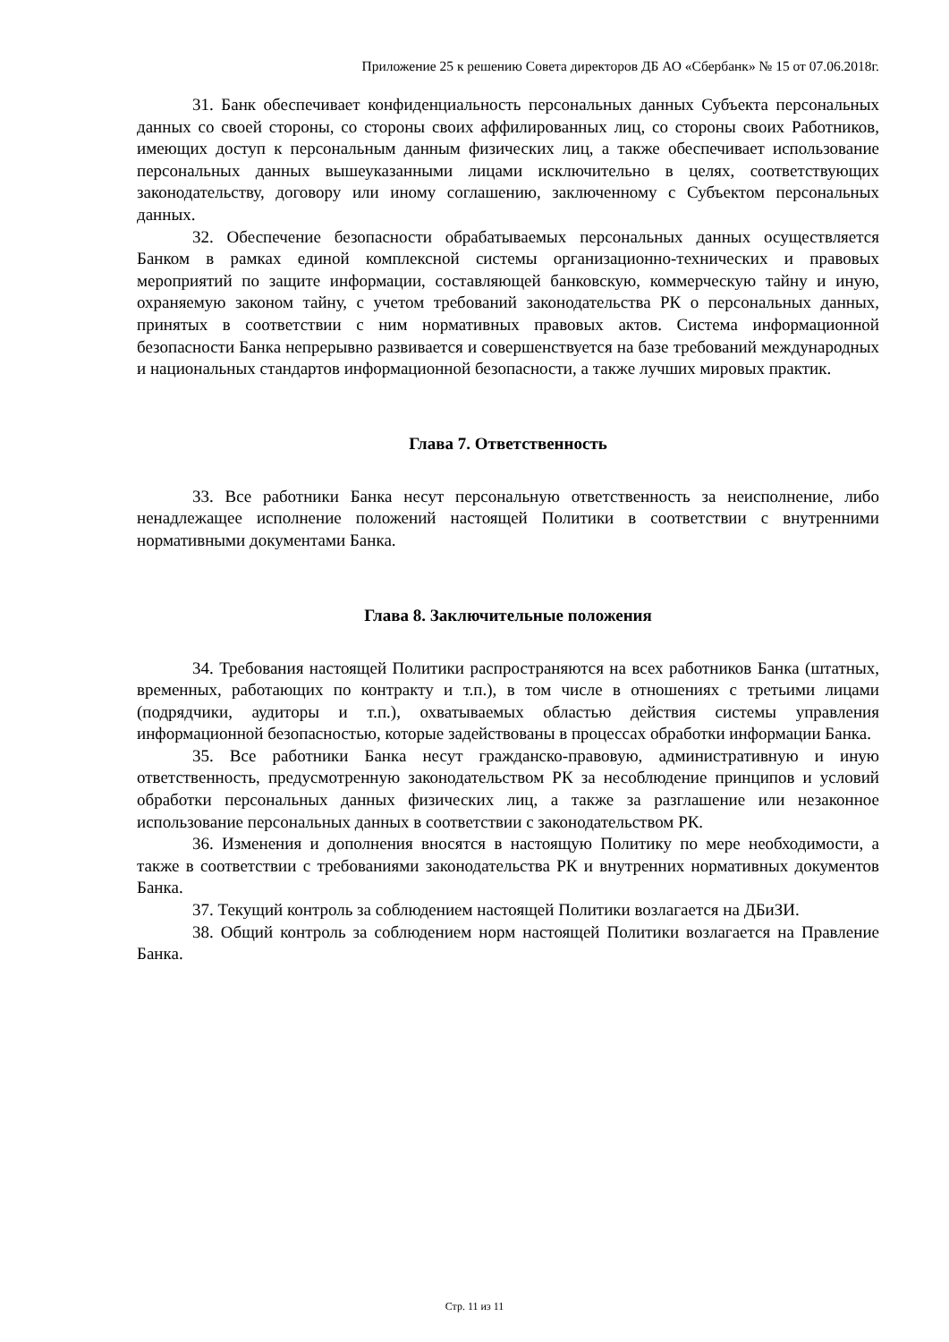Приложение 25 к решению Совета директоров ДБ АО «Сбербанк» № 15 от 07.06.2018г.
31. Банк обеспечивает конфиденциальность персональных данных Субъекта персональных данных со своей стороны, со стороны своих аффилированных лиц, со стороны своих Работников, имеющих доступ к персональным данным физических лиц, а также обеспечивает использование персональных данных вышеуказанными лицами исключительно в целях, соответствующих законодательству, договору или иному соглашению, заключенному с Субъектом персональных данных.
32. Обеспечение безопасности обрабатываемых персональных данных осуществляется Банком в рамках единой комплексной системы организационно-технических и правовых мероприятий по защите информации, составляющей банковскую, коммерческую тайну и иную, охраняемую законом тайну, с учетом требований законодательства РК о персональных данных, принятых в соответствии с ним нормативных правовых актов. Система информационной безопасности Банка непрерывно развивается и совершенствуется на базе требований международных и национальных стандартов информационной безопасности, а также лучших мировых практик.
Глава 7. Ответственность
33. Все работники Банка несут персональную ответственность за неисполнение, либо ненадлежащее исполнение положений настоящей Политики в соответствии с внутренними нормативными документами Банка.
Глава 8. Заключительные положения
34. Требования настоящей Политики распространяются на всех работников Банка (штатных, временных, работающих по контракту и т.п.), в том числе в отношениях с третьими лицами (подрядчики, аудиторы и т.п.), охватываемых областью действия системы управления информационной безопасностью, которые задействованы в процессах обработки информации Банка.
35. Все работники Банка несут гражданско-правовую, административную и иную ответственность, предусмотренную законодательством РК за несоблюдение принципов и условий обработки персональных данных физических лиц, а также за разглашение или незаконное использование персональных данных в соответствии с законодательством РК.
36. Изменения и дополнения вносятся в настоящую Политику по мере необходимости, а также в соответствии с требованиями законодательства РК и внутренних нормативных документов Банка.
37. Текущий контроль за соблюдением настоящей Политики возлагается на ДБиЗИ.
38. Общий контроль за соблюдением норм настоящей Политики возлагается на Правление Банка.
Стр. 11 из 11